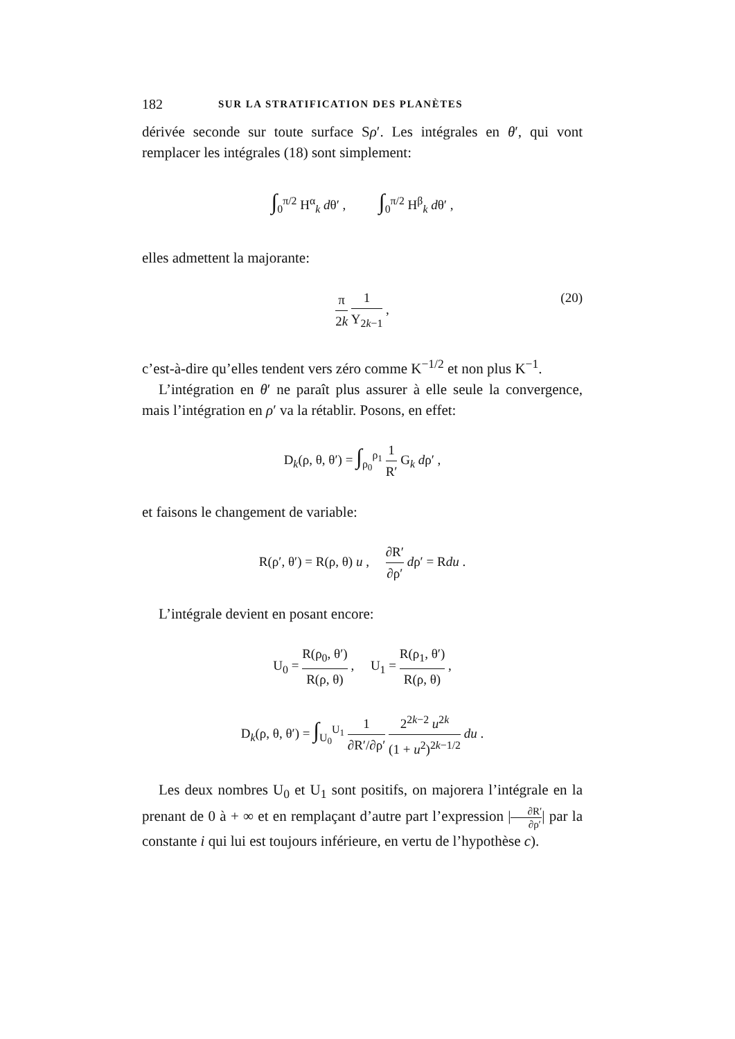182 SUR LA STRATIFICATION DES PLANÈTES
dérivée seconde sur toute surface Sρ′. Les intégrales en θ′, qui vont remplacer les intégrales (18) sont simplement:
∫<sub>0</sub><sup>π/2</sup> H<sup>α</sup><sub>k</sub> dθ′ , ∫<sub>0</sub><sup>π/2</sup> H<sup>β</sup><sub>k</sub> dθ′ ,
elles admettent la majorante:
π 2k 1 Y<sub>2k−1</sub> ,
(20)
c’est-à-dire qu’elles tendent vers zéro comme K<sup>−1/2</sup> et non plus K<sup>−1</sup>.
L’intégration en θ′ ne paraît plus assurer à elle seule la convergence, mais l’intégration en ρ′ va la rétablir. Posons, en effet:
D<sub>k</sub>(ρ, θ, θ′) = ∫<sub>ρ<sub>0</sub></sub><sup>ρ<sub>1</sub></sup> 1 R′ G<sub>k</sub> dρ′ ,
et faisons le changement de variable:
R(ρ′, θ′) = R(ρ, θ) u , ∂R′ ∂ρ′ dρ′ = Rdu .
L’intégrale devient en posant encore:
U<sub>0</sub> = R(ρ<sub>0</sub>, θ′) R(ρ, θ) , U<sub>1</sub> = R(ρ<sub>1</sub>, θ′) R(ρ, θ) ,
D<sub>k</sub>(ρ, θ, θ′) = ∫<sub>U<sub>0</sub></sub><sup>U<sub>1</sub></sup> 1 ∂R′/∂ρ′ 2<sup>2k−2</sup> u<sup>2k</sup> (1 + u<sup>2</sup>)<sup>2k−1/2</sup> du .
Les deux nombres U<sub>0</sub> et U<sub>1</sub> sont positifs, on majorera l’intégrale en la prenant de 0 à + ∞ et en remplaçant d’autre part l’expression |∂R′ ∂ρ′| par la constante i qui lui est toujours inférieure, en vertu de l’hypothèse c).